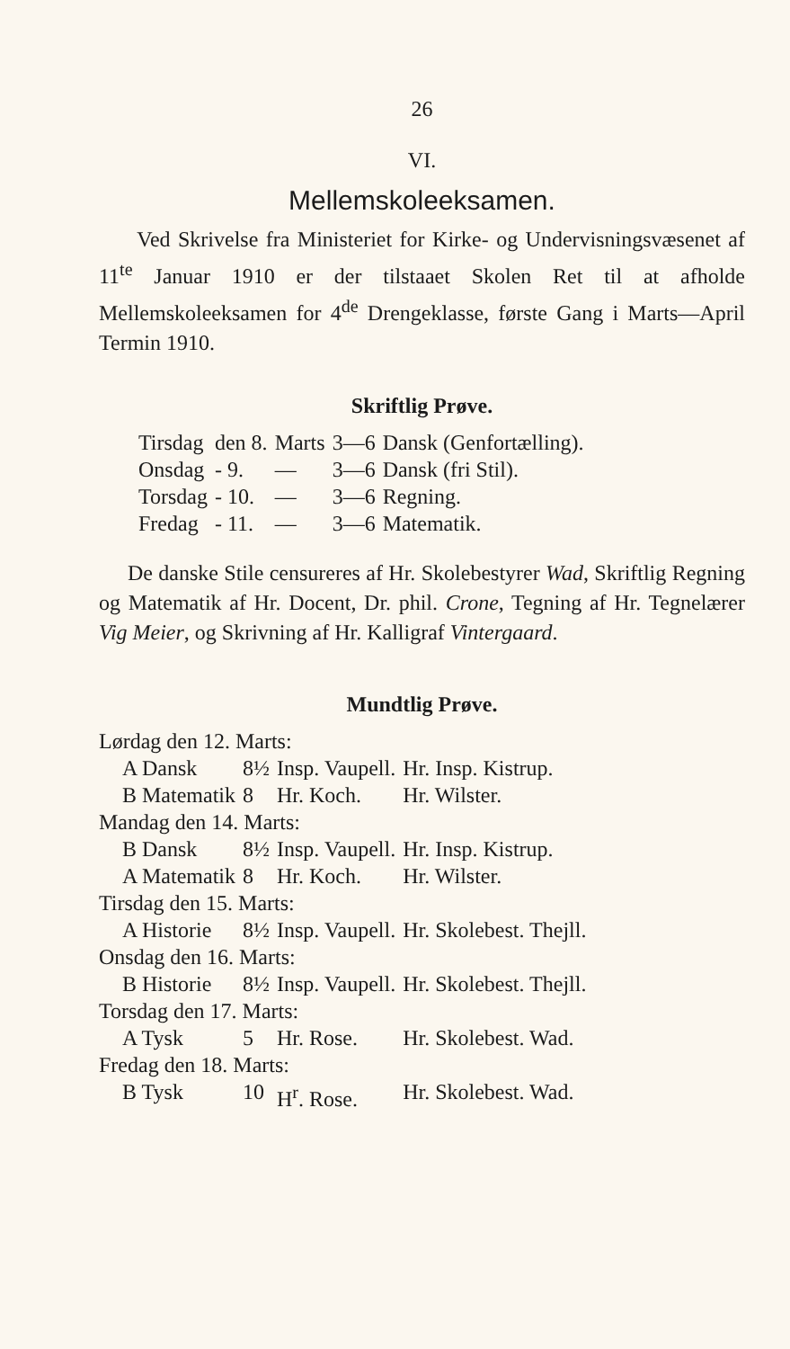26
VI.
Mellemskoleeksamen.
Ved Skrivelse fra Ministeriet for Kirke- og Undervisningsvæsenet af 11<sup>te</sup> Januar 1910 er der tilstaaet Skolen Ret til at afholde Mellemskoleeksamen for 4<sup>de</sup> Drengeklasse, første Gang i Marts—April Termin 1910.
Skriftlig Prøve.
| Tirsdag | den 8. | Marts | 3—6 | Dansk (Genfortælling). |
| Onsdag | - 9. | — | 3—6 | Dansk (fri Stil). |
| Torsdag | - 10. | — | 3—6 | Regning. |
| Fredag | - 11. | — | 3—6 | Matematik. |
De danske Stile censureres af Hr. Skolebestyrer Wad, Skriftlig Regning og Matematik af Hr. Docent, Dr. phil. Crone, Tegning af Hr. Tegnelærer Vig Meier, og Skrivning af Hr. Kalligraf Vintergaard.
Mundtlig Prøve.
| Lørdag den 12. Marts: | | | |
| A Dansk | 8½ | Insp. Vaupell. | Hr. Insp. Kistrup. |
| B Matematik | 8 | Hr. Koch. | Hr. Wilster. |
| Mandag den 14. Marts: | | | |
| B Dansk | 8½ | Insp. Vaupell. | Hr. Insp. Kistrup. |
| A Matematik | 8 | Hr. Koch. | Hr. Wilster. |
| Tirsdag den 15. Marts: | | | |
| A Historie | 8½ | Insp. Vaupell. | Hr. Skolebest. Thejll. |
| Onsdag den 16. Marts: | | | |
| B Historie | 8½ | Insp. Vaupell. | Hr. Skolebest. Thejll. |
| Torsdag den 17. Marts: | | | |
| A Tysk | 5 | Hr. Rose. | Hr. Skolebest. Wad. |
| Fredag den 18. Marts: | | | |
| B Tysk | 10 | H<sup>r</sup>. Rose. | Hr. Skolebest. Wad. |